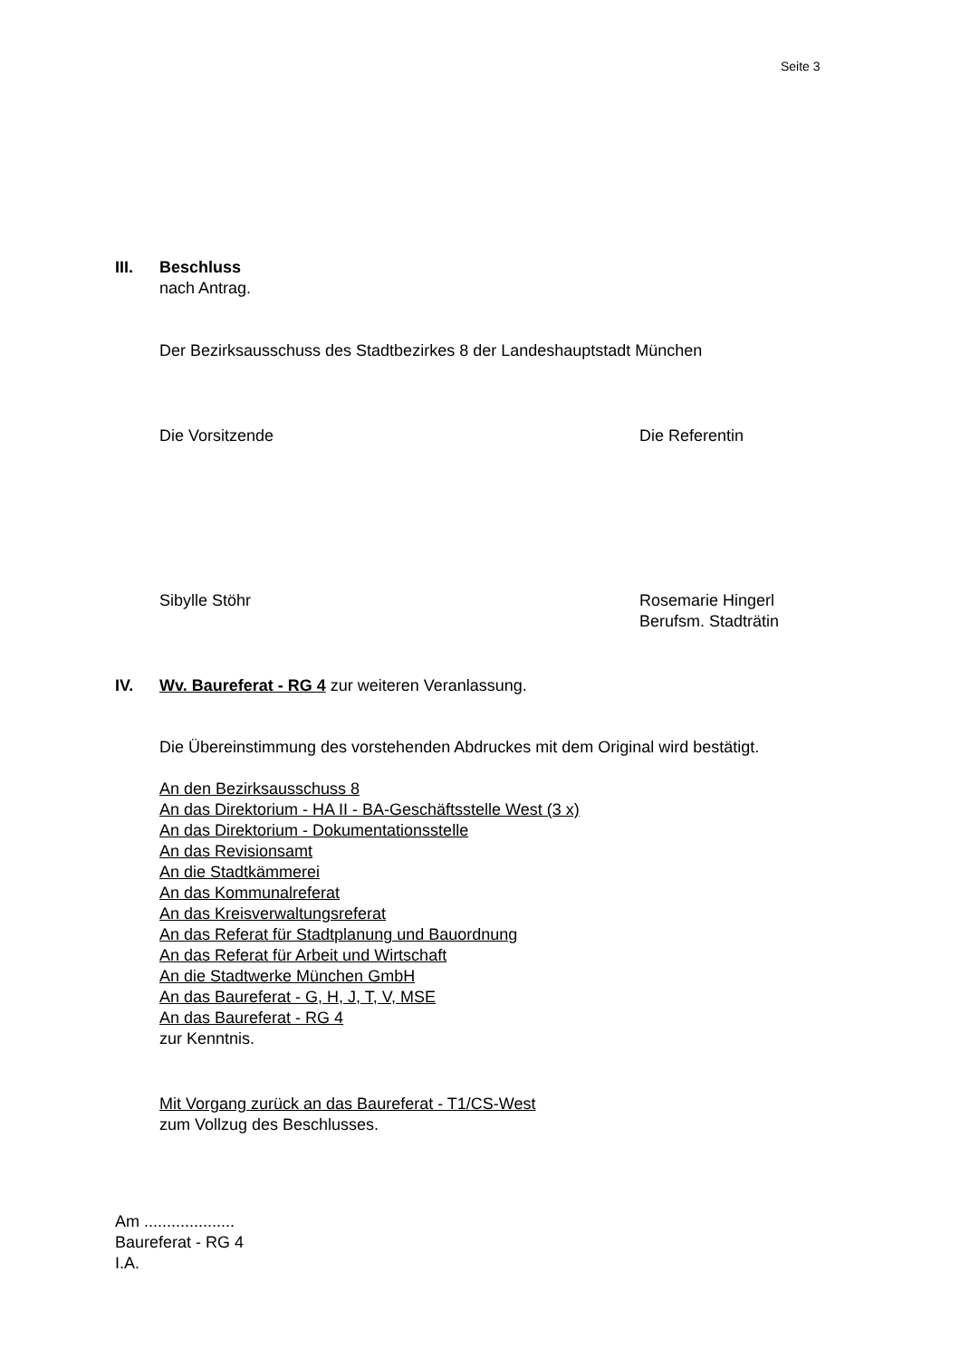Seite 3
III.
Beschluss
nach Antrag.
Der Bezirksausschuss des Stadtbezirkes 8 der Landeshauptstadt München
Die Vorsitzende Die Referentin
Sibylle Stöhr
Rosemarie Hingerl
Berufsm. Stadträtin
IV.
Wv. Baureferat - RG 4 zur weiteren Veranlassung.
Die Übereinstimmung des vorstehenden Abdruckes mit dem Original wird bestätigt.
An den Bezirksausschuss 8
An das Direktorium - HA II - BA-Geschäftsstelle West (3 x)
An das Direktorium - Dokumentationsstelle
An das Revisionsamt
An die Stadtkämmerei
An das Kommunalreferat
An das Kreisverwaltungsreferat
An das Referat für Stadtplanung und Bauordnung
An das Referat für Arbeit und Wirtschaft
An die Stadtwerke München GmbH
An das Baureferat - G, H, J, T, V, MSE
An das Baureferat - RG 4
zur Kenntnis.
Mit Vorgang zurück an das Baureferat - T1/CS-West
zum Vollzug des Beschlusses.
Am ....................
Baureferat - RG 4
I.A.